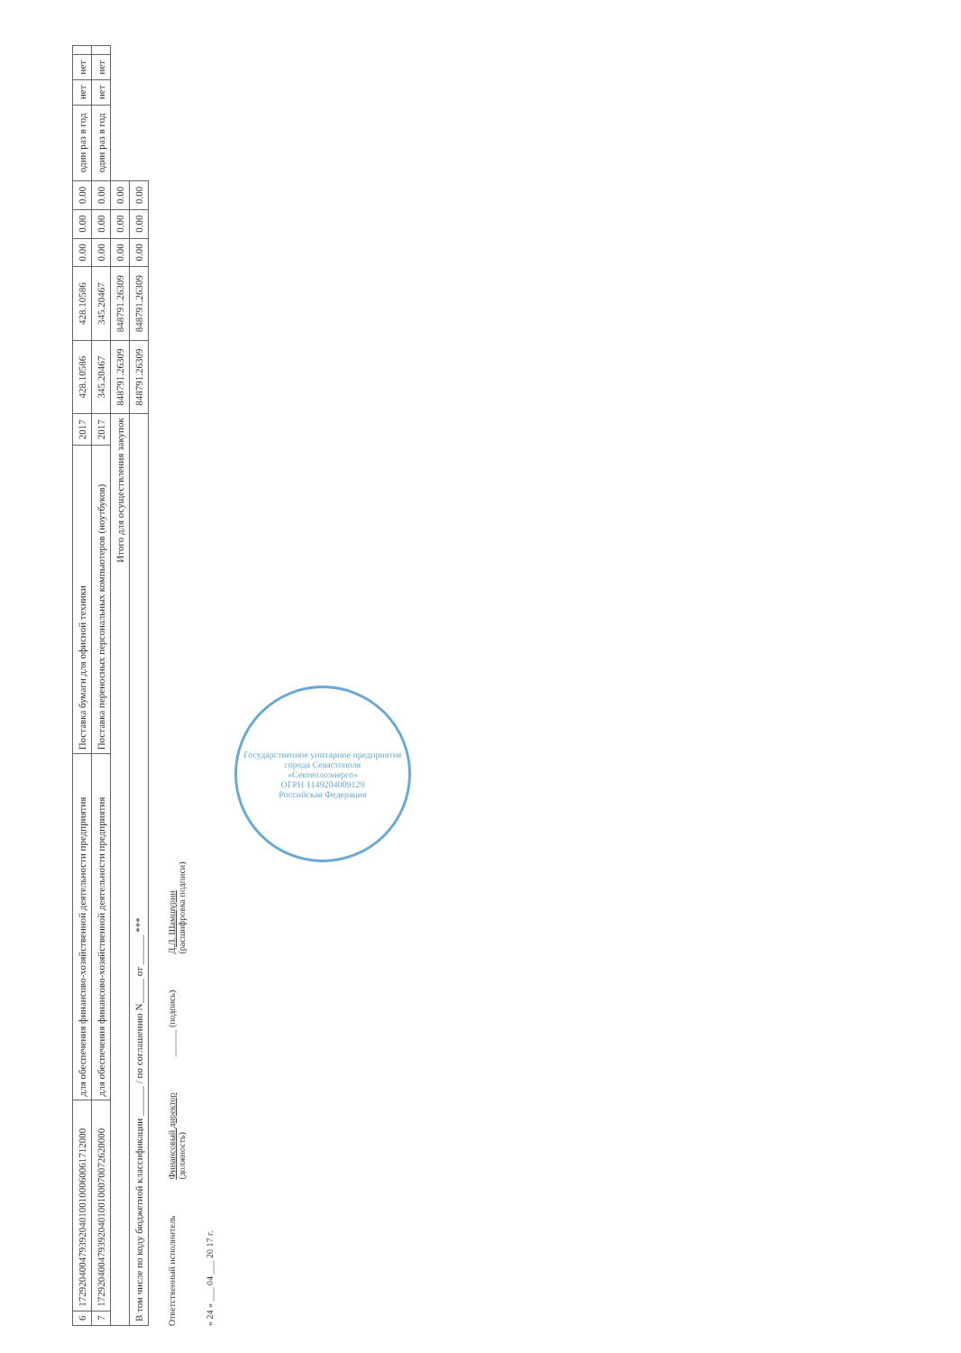| 6 | 172920400479392040100100060061712000 | для обеспечения финансово-хозяйственной деятельности предприятия | Поставка бумаги для офисной техники | 2017 | 428.10586 | 428.10586 | 0.00 | 0.00 | 0.00 | один раз в год | нет | нет | |
| 7 | 172920400479392040100100070072620000 | для обеспечения финансово-хозяйственной деятельности предприятия | Поставка переносных персональных компьютеров (ноутбуков) | 2017 | 345.20467 | 345.20467 | 0.00 | 0.00 | 0.00 | один раз в год | нет | нет | |
| Итого для осуществления закупок | | | | | 848791.26309 | 848791.26309 | 0.00 | 0.00 | 0.00 | | | | |
| В том числе по коду бюджетной классификации ______ / по соглашению N_____ от ______ *** | | | | | 848791.26309 | 848791.26309 | 0.00 | 0.00 | 0.00 | | | | |
Ответственный исполнитель Финансовый директор
(должность) ______ (подпись) Д.Л. Шамшурин
(расшифровка подписи)
« 24 » ___ 04 ___ 20 17 г.
Государственное унитарное предприятие города Севастополя
«Севтеплоэнерго»
ОГРН 1149204009129
Российская Федерация